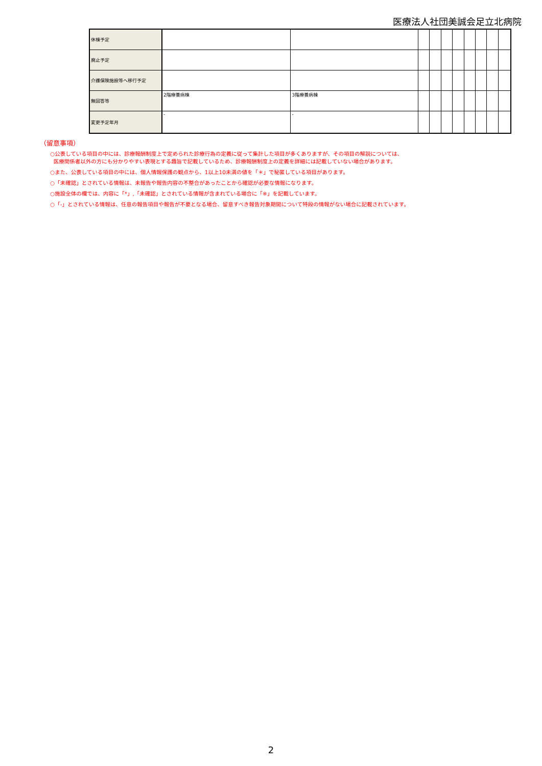医療法人社団美誠会足立北病院
| 休棟予定 | | | | | | | | | | |
| 廃止予定 | | | | | | | | | | |
| 介護保険施設等へ移行予定 | | | | | | | | | | |
| 無回答等 | 2階療養病棟 | 3階療養病棟 | | | | | | | | |
| 変更予定年月 | - | - | | | | | | | | |
（留意事項）
○公表している項目の中には、診療報酬制度上で定められた診療行為の定義に従って集計した項目が多くありますが、その項目の解説については、
医療関係者以外の方にも分かりやすい表現とする趣旨で記載しているため、診療報酬制度上の定義を詳細には記載していない場合があります。
○また、公表している項目の中には、個人情報保護の観点から、1以上10未満の値を「＊」で秘匿している項目があります。
○「未確認」とされている情報は、未報告や報告内容の不整合があったことから確認が必要な情報になります。
○施設全体の欄では、内容に「*」,「未確認」とされている情報が含まれている場合に「※」を記載しています。
○「-」とされている情報は、任意の報告項目や報告が不要となる場合、留意すべき報告対象期間について特段の情報がない場合に記載されています。
2